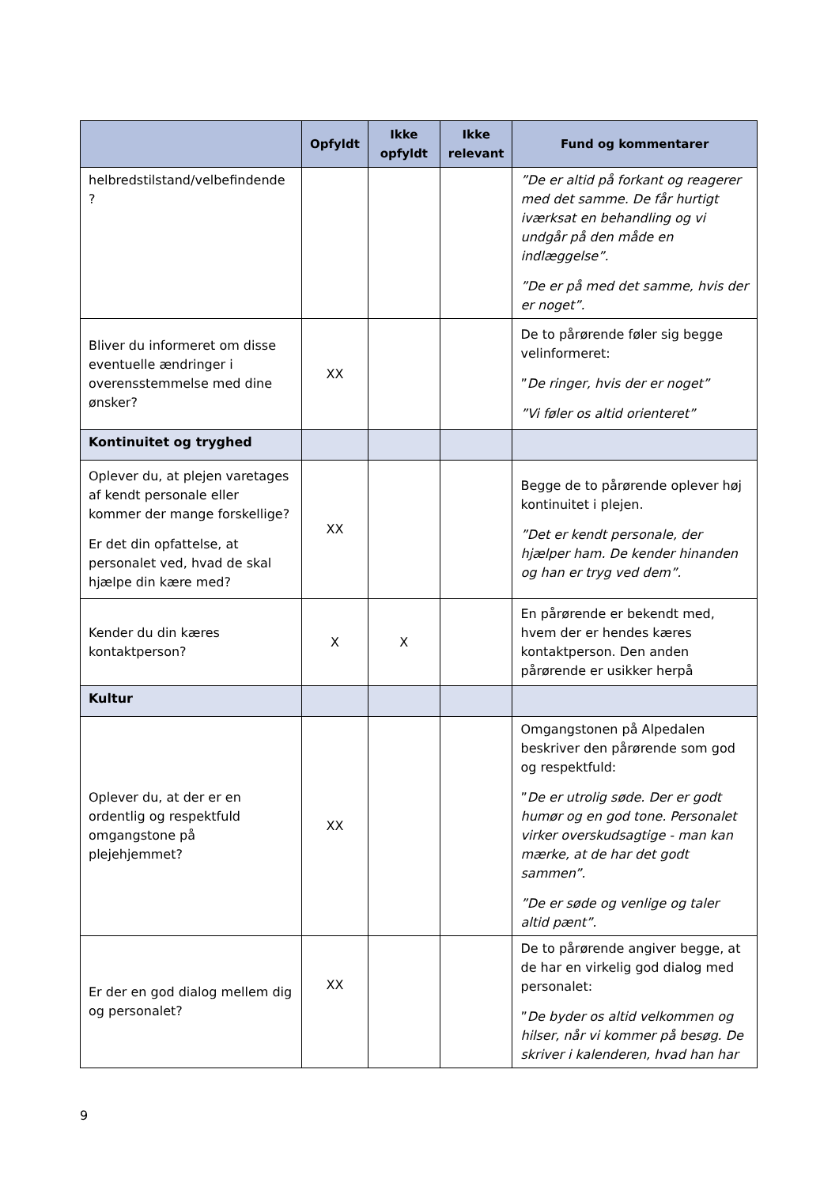| | Opfyldt | Ikke opfyldt | Ikke relevant | Fund og kommentarer |
| --- | --- | --- | --- | --- |
| helbredstilstand/velbefindende ? | | | | ”De er altid på forkant og reagerer med det samme. De får hurtigt iværksat en behandling og vi undgår på den måde en indlæggelse”. ”De er på med det samme, hvis der er noget”. |
| Bliver du informeret om disse eventuelle ændringer i overensstemmelse med dine ønsker? | XX | | | De to pårørende føler sig begge velinformeret: ” De ringer, hvis der er noget” ”Vi føler os altid orienteret” |
| Kontinuitet og tryghed | | | | |
| Oplever du, at plejen varetages af kendt personale eller kommer der mange forskellige? Er det din opfattelse, at personalet ved, hvad de skal hjælpe din kære med? | XX | | | Begge de to pårørende oplever høj kontinuitet i plejen. ”Det er kendt personale, der hjælper ham. De kender hinanden og han er tryg ved dem”. |
| Kender du din kæres kontaktperson? | X | X | | En pårørende er bekendt med, hvem der er hendes kæres kontaktperson. Den anden pårørende er usikker herpå |
| Kultur | | | | |
| Oplever du, at der er en ordentlig og respektfuld omgangstone på plejehjemmet? | XX | | | Omgangstonen på Alpedalen beskriver den pårørende som god og respektfuld: ” De er utrolig søde. Der er godt humør og en god tone. Personalet virker overskudsagtige - man kan mærke, at de har det godt sammen”. ”De er søde og venlige og taler altid pænt”. |
| Er der en god dialog mellem dig og personalet? | XX | | | De to pårørende angiver begge, at de har en virkelig god dialog med personalet: ” De byder os altid velkommen og hilser, når vi kommer på besøg. De skriver i kalenderen, hvad han har |
9